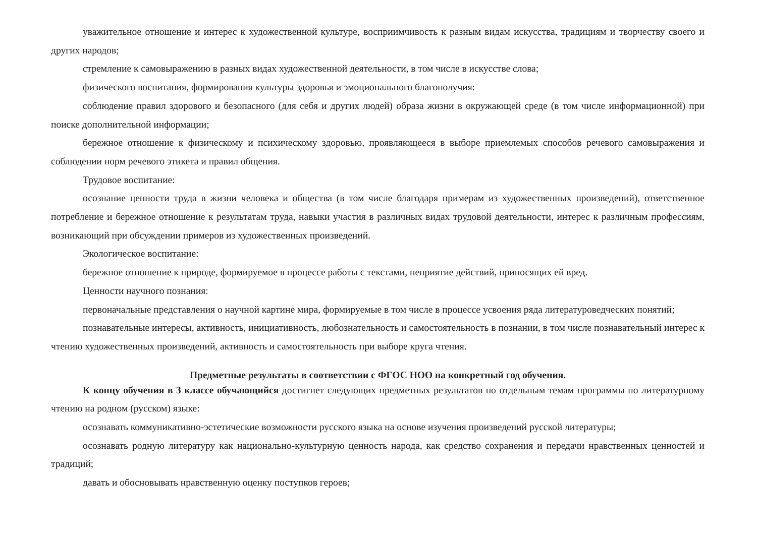уважительное отношение и интерес к художественной культуре, восприимчивость к разным видам искусства, традициям и творчеству своего и других народов;
стремление к самовыражению в разных видах художественной деятельности, в том числе в искусстве слова;
физического воспитания, формирования культуры здоровья и эмоционального благополучия:
соблюдение правил здорового и безопасного (для себя и других людей) образа жизни в окружающей среде (в том числе информационной) при поиске дополнительной информации;
бережное отношение к физическому и психическому здоровью, проявляющееся в выборе приемлемых способов речевого самовыражения и соблюдении норм речевого этикета и правил общения.
Трудовое воспитание:
осознание ценности труда в жизни человека и общества (в том числе благодаря примерам из художественных произведений), ответственное потребление и бережное отношение к результатам труда, навыки участия в различных видах трудовой деятельности, интерес к различным профессиям, возникающий при обсуждении примеров из художественных произведений.
Экологическое воспитание:
бережное отношение к природе, формируемое в процессе работы с текстами, неприятие действий, приносящих ей вред.
Ценности научного познания:
первоначальные представления о научной картине мира, формируемые в том числе в процессе усвоения ряда литературоведческих понятий;
познавательные интересы, активность, инициативность, любознательность и самостоятельность в познании, в том числе познавательный интерес к чтению художественных произведений, активность и самостоятельность при выборе круга чтения.
Предметные результаты в соответствии с ФГОС НОО на конкретный год обучения.
К концу обучения в 3 классе обучающийся достигнет следующих предметных результатов по отдельным темам программы по литературному чтению на родном (русском) языке:
осознавать коммуникативно-эстетические возможности русского языка на основе изучения произведений русской литературы;
осознавать родную литературу как национально-культурную ценность народа, как средство сохранения и передачи нравственных ценностей и традиций;
давать и обосновывать нравственную оценку поступков героев;